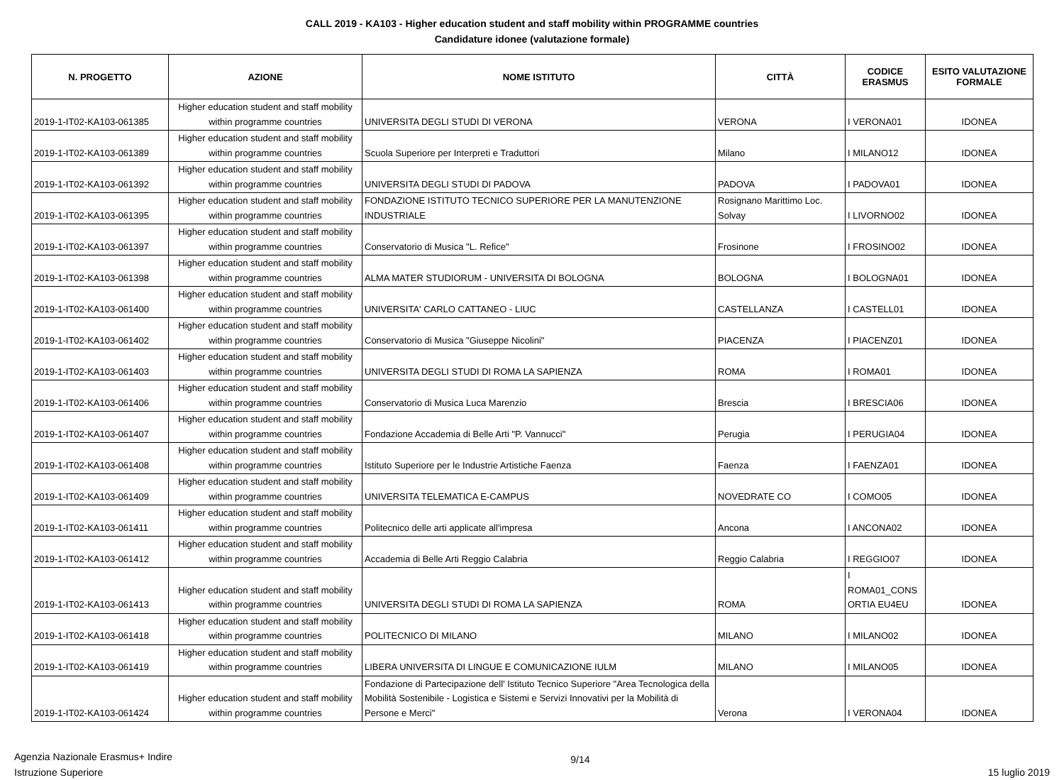CALL 2019 - KA103 - Higher education student and staff mobility within PROGRAMME countries
Candidature idonee (valutazione formale)
| N. PROGETTO | AZIONE | NOME ISTITUTO | CITTÀ | CODICE ERASMUS | ESITO VALUTAZIONE FORMALE |
| --- | --- | --- | --- | --- | --- |
| 2019-1-IT02-KA103-061385 | Higher education student and staff mobility within programme countries | UNIVERSITA DEGLI STUDI DI VERONA | VERONA | I VERONA01 | IDONEA |
| 2019-1-IT02-KA103-061389 | Higher education student and staff mobility within programme countries | Scuola Superiore per Interpreti e Traduttori | Milano | I MILANO12 | IDONEA |
| 2019-1-IT02-KA103-061392 | Higher education student and staff mobility within programme countries | UNIVERSITA DEGLI STUDI DI PADOVA | PADOVA | I PADOVA01 | IDONEA |
| 2019-1-IT02-KA103-061395 | Higher education student and staff mobility within programme countries | FONDAZIONE ISTITUTO TECNICO SUPERIORE PER LA MANUTENZIONE INDUSTRIALE | Rosignano Marittimo Loc. Solvay | I LIVORNO02 | IDONEA |
| 2019-1-IT02-KA103-061397 | Higher education student and staff mobility within programme countries | Conservatorio di Musica "L. Refice" | Frosinone | I FROSINO02 | IDONEA |
| 2019-1-IT02-KA103-061398 | Higher education student and staff mobility within programme countries | ALMA MATER STUDIORUM - UNIVERSITA DI BOLOGNA | BOLOGNA | I BOLOGNA01 | IDONEA |
| 2019-1-IT02-KA103-061400 | Higher education student and staff mobility within programme countries | UNIVERSITA' CARLO CATTANEO - LIUC | CASTELLANZA | I CASTELL01 | IDONEA |
| 2019-1-IT02-KA103-061402 | Higher education student and staff mobility within programme countries | Conservatorio di Musica "Giuseppe Nicolini" | PIACENZA | I PIACENZ01 | IDONEA |
| 2019-1-IT02-KA103-061403 | Higher education student and staff mobility within programme countries | UNIVERSITA DEGLI STUDI DI ROMA LA SAPIENZA | ROMA | I ROMA01 | IDONEA |
| 2019-1-IT02-KA103-061406 | Higher education student and staff mobility within programme countries | Conservatorio di Musica Luca Marenzio | Brescia | I BRESCIA06 | IDONEA |
| 2019-1-IT02-KA103-061407 | Higher education student and staff mobility within programme countries | Fondazione Accademia di Belle Arti "P. Vannucci" | Perugia | I PERUGIA04 | IDONEA |
| 2019-1-IT02-KA103-061408 | Higher education student and staff mobility within programme countries | Istituto Superiore per le Industrie Artistiche Faenza | Faenza | I FAENZA01 | IDONEA |
| 2019-1-IT02-KA103-061409 | Higher education student and staff mobility within programme countries | UNIVERSITA TELEMATICA E-CAMPUS | NOVEDRATE CO | I COMO05 | IDONEA |
| 2019-1-IT02-KA103-061411 | Higher education student and staff mobility within programme countries | Politecnico delle arti applicate all'impresa | Ancona | I ANCONA02 | IDONEA |
| 2019-1-IT02-KA103-061412 | Higher education student and staff mobility within programme countries | Accademia di Belle Arti Reggio Calabria | Reggio Calabria | I REGGIO07 | IDONEA |
| 2019-1-IT02-KA103-061413 | Higher education student and staff mobility within programme countries | UNIVERSITA DEGLI STUDI DI ROMA LA SAPIENZA | ROMA | I ROMA01_CONS ORTIA EU4EU | IDONEA |
| 2019-1-IT02-KA103-061418 | Higher education student and staff mobility within programme countries | POLITECNICO DI MILANO | MILANO | I MILANO02 | IDONEA |
| 2019-1-IT02-KA103-061419 | Higher education student and staff mobility within programme countries | LIBERA UNIVERSITA DI LINGUE E COMUNICAZIONE IULM | MILANO | I MILANO05 | IDONEA |
| 2019-1-IT02-KA103-061424 | Higher education student and staff mobility within programme countries | Fondazione di Partecipazione dell' Istituto Tecnico Superiore "Area Tecnologica della Mobilità Sostenibile - Logistica e Sistemi e Servizi Innovativi per la Mobilità di Persone e Merci" | Verona | I VERONA04 | IDONEA |
Agenzia Nazionale Erasmus+ Indire
Istruzione Superiore
9/14 15 luglio 2019